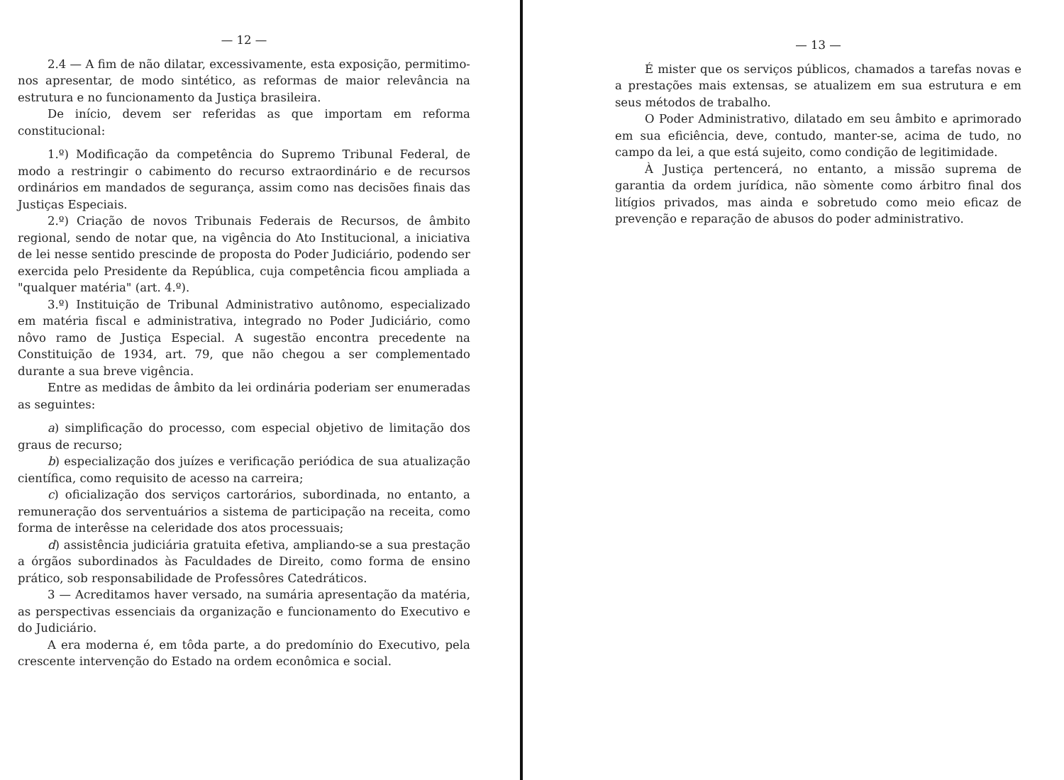— 12 —
2.4 — A fim de não dilatar, excessivamente, esta exposição, permitimo-nos apresentar, de modo sintético, as reformas de maior relevância na estrutura e no funcionamento da Justiça brasileira.
De início, devem ser referidas as que importam em reforma constitucional:
1.º) Modificação da competência do Supremo Tribunal Federal, de modo a restringir o cabimento do recurso extraordinário e de recursos ordinários em mandados de segurança, assim como nas decisões finais das Justiças Especiais.
2.º) Criação de novos Tribunais Federais de Recursos, de âmbito regional, sendo de notar que, na vigência do Ato Institucional, a iniciativa de lei nesse sentido prescinde de proposta do Poder Judiciário, podendo ser exercida pelo Presidente da República, cuja competência ficou ampliada a "qualquer matéria" (art. 4.º).
3.º) Instituição de Tribunal Administrativo autônomo, especializado em matéria fiscal e administrativa, integrado no Poder Judiciário, como nôvo ramo de Justiça Especial. A sugestão encontra precedente na Constituição de 1934, art. 79, que não chegou a ser complementado durante a sua breve vigência.
Entre as medidas de âmbito da lei ordinária poderiam ser enumeradas as seguintes:
a) simplificação do processo, com especial objetivo de limitação dos graus de recurso;
b) especialização dos juízes e verificação periódica de sua atualização científica, como requisito de acesso na carreira;
c) oficialização dos serviços cartorários, subordinada, no entanto, a remuneração dos serventuários a sistema de participação na receita, como forma de interêsse na celeridade dos atos processuais;
d) assistência judiciária gratuita efetiva, ampliando-se a sua prestação a órgãos subordinados às Faculdades de Direito, como forma de ensino prático, sob responsabilidade de Professôres Catedráticos.
3 — Acreditamos haver versado, na sumária apresentação da matéria, as perspectivas essenciais da organização e funcionamento do Executivo e do Judiciário.
A era moderna é, em tôda parte, a do predomínio do Executivo, pela crescente intervenção do Estado na ordem econômica e social.
— 13 —
É mister que os serviços públicos, chamados a tarefas novas e a prestações mais extensas, se atualizem em sua estrutura e em seus métodos de trabalho.
O Poder Administrativo, dilatado em seu âmbito e aprimorado em sua eficiência, deve, contudo, manter-se, acima de tudo, no campo da lei, a que está sujeito, como condição de legitimidade.
À Justiça pertencerá, no entanto, a missão suprema de garantia da ordem jurídica, não sòmente como árbitro final dos litígios privados, mas ainda e sobretudo como meio eficaz de prevenção e reparação de abusos do poder administrativo.